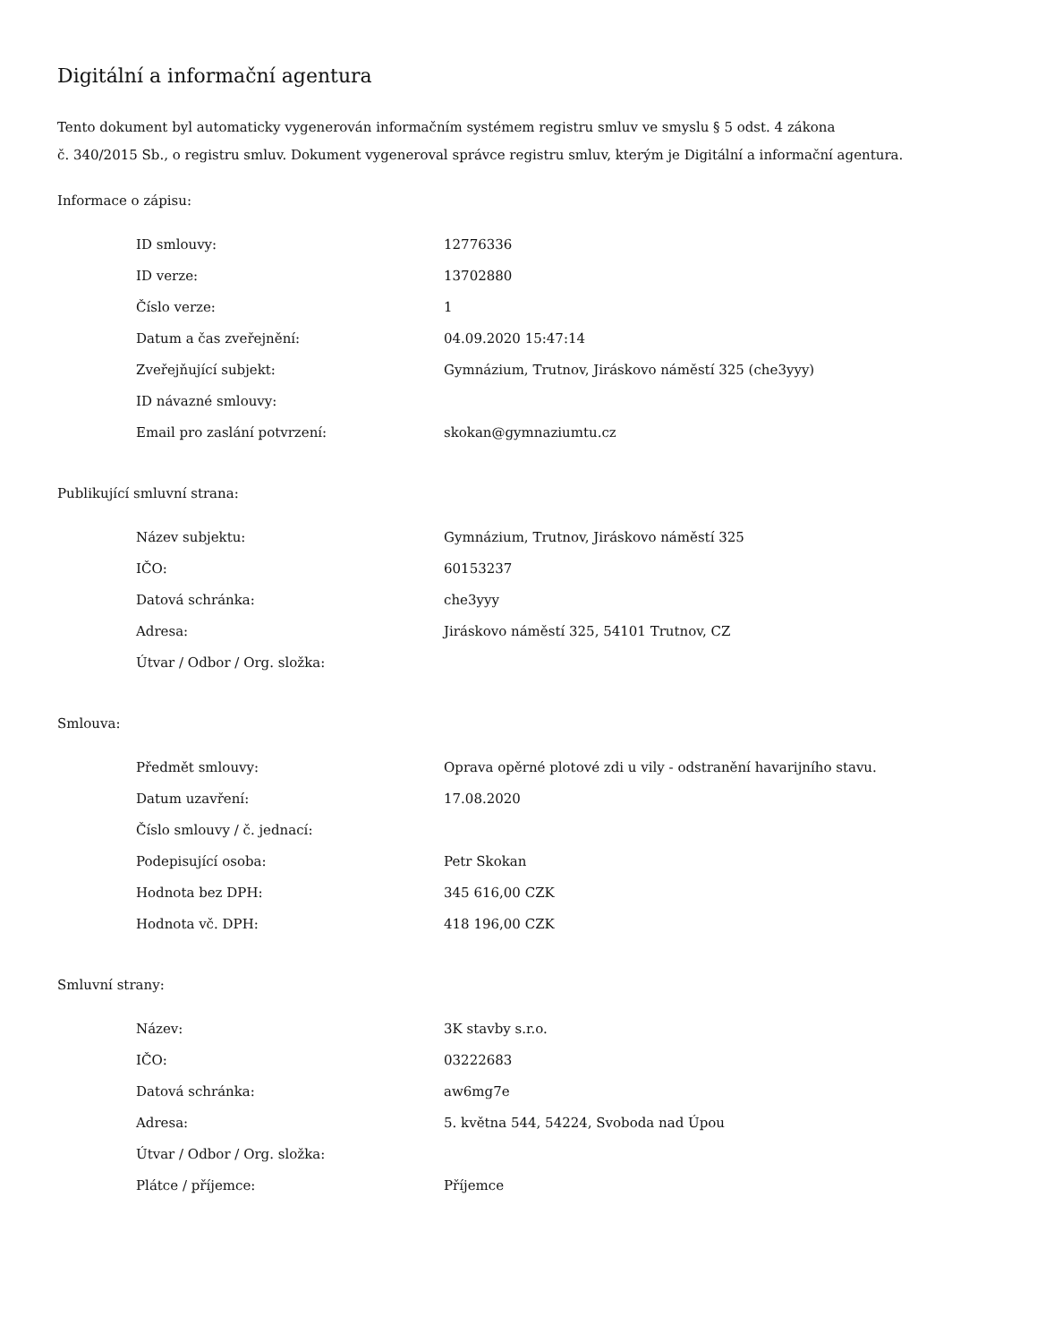Digitální a informační agentura
Tento dokument byl automaticky vygenerován informačním systémem registru smluv ve smyslu § 5 odst. 4 zákona
č. 340/2015 Sb., o registru smluv. Dokument vygeneroval správce registru smluv, kterým je Digitální a informační agentura.
Informace o zápisu:
| ID smlouvy: | 12776336 |
| ID verze: | 13702880 |
| Číslo verze: | 1 |
| Datum a čas zveřejnění: | 04.09.2020 15:47:14 |
| Zveřejňující subjekt: | Gymnázium, Trutnov, Jiráskovo náměstí 325 (che3yyy) |
| ID návazné smlouvy: | |
| Email pro zaslání potvrzení: | skokan@gymnaziumtu.cz |
Publikující smluvní strana:
| Název subjektu: | Gymnázium, Trutnov, Jiráskovo náměstí 325 |
| IČO: | 60153237 |
| Datová schránka: | che3yyy |
| Adresa: | Jiráskovo náměstí 325, 54101 Trutnov, CZ |
| Útvar / Odbor / Org. složka: | |
Smlouva:
| Předmět smlouvy: | Oprava opěrné plotové zdi u vily - odstranění havarijního stavu. |
| Datum uzavření: | 17.08.2020 |
| Číslo smlouvy / č. jednací: | |
| Podepisující osoba: | Petr Skokan |
| Hodnota bez DPH: | 345 616,00 CZK |
| Hodnota vč. DPH: | 418 196,00 CZK |
Smluvní strany:
| Název: | 3K stavby s.r.o. |
| IČO: | 03222683 |
| Datová schránka: | aw6mg7e |
| Adresa: | 5. května 544, 54224, Svoboda nad Úpou |
| Útvar / Odbor / Org. složka: | |
| Plátce / příjemce: | Příjemce |